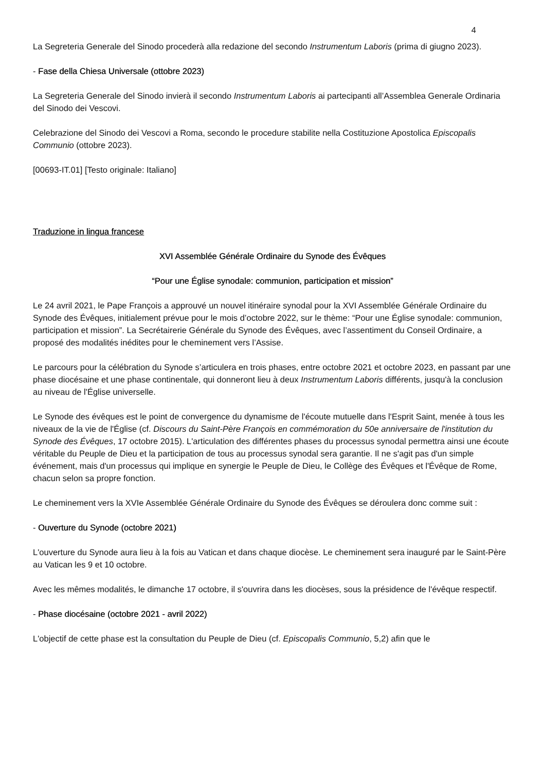4
La Segreteria Generale del Sinodo procederà alla redazione del secondo Instrumentum Laboris (prima di giugno 2023).
- Fase della Chiesa Universale (ottobre 2023)
La Segreteria Generale del Sinodo invierà il secondo Instrumentum Laboris ai partecipanti all’Assemblea Generale Ordinaria del Sinodo dei Vescovi.
Celebrazione del Sinodo dei Vescovi a Roma, secondo le procedure stabilite nella Costituzione Apostolica Episcopalis Communio (ottobre 2023).
[00693-IT.01] [Testo originale: Italiano]
Traduzione in lingua francese
XVI Assemblée Générale Ordinaire du Synode des Évêques
“Pour une Église synodale: communion, participation et mission”
Le 24 avril 2021, le Pape François a approuvé un nouvel itinéraire synodal pour la XVI Assemblée Générale Ordinaire du Synode des Évêques, initialement prévue pour le mois d’octobre 2022, sur le thème: “Pour une Église synodale: communion, participation et mission”. La Secrétairerie Générale du Synode des Évêques, avec l’assentiment du Conseil Ordinaire, a proposé des modalités inédites pour le cheminement vers l’Assise.
Le parcours pour la célébration du Synode s’articulera en trois phases, entre octobre 2021 et octobre 2023, en passant par une phase diocésaine et une phase continentale, qui donneront lieu à deux Instrumentum Laboris différents, jusqu'à la conclusion au niveau de l'Église universelle.
Le Synode des évêques est le point de convergence du dynamisme de l'écoute mutuelle dans l'Esprit Saint, menée à tous les niveaux de la vie de l'Église (cf. Discours du Saint-Père François en commémoration du 50e anniversaire de l'institution du Synode des Évêques, 17 octobre 2015). L'articulation des différentes phases du processus synodal permettra ainsi une écoute véritable du Peuple de Dieu et la participation de tous au processus synodal sera garantie. Il ne s'agit pas d'un simple événement, mais d'un processus qui implique en synergie le Peuple de Dieu, le Collège des Évêques et l'Évêque de Rome, chacun selon sa propre fonction.
Le cheminement vers la XVIe Assemblée Générale Ordinaire du Synode des Évêques se déroulera donc comme suit :
- Ouverture du Synode (octobre 2021)
L'ouverture du Synode aura lieu à la fois au Vatican et dans chaque diocèse. Le cheminement sera inauguré par le Saint-Père au Vatican les 9 et 10 octobre.
Avec les mêmes modalités, le dimanche 17 octobre, il s'ouvrira dans les diocèses, sous la présidence de l'évêque respectif.
- Phase diocésaine (octobre 2021 - avril 2022)
L'objectif de cette phase est la consultation du Peuple de Dieu (cf. Episcopalis Communio, 5,2) afin que le